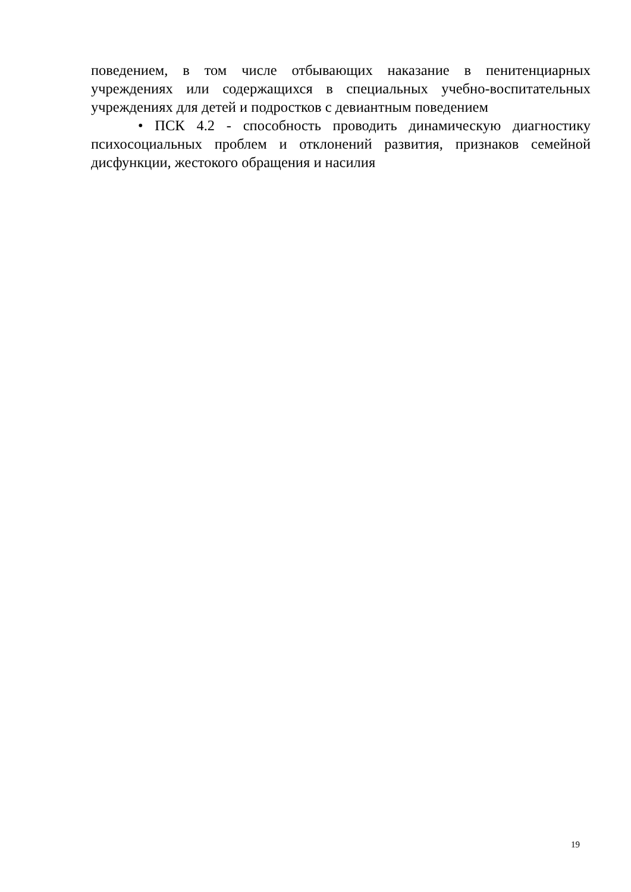поведением, в том числе отбывающих наказание в пенитенциарных учреждениях или содержащихся в специальных учебно-воспитательных учреждениях для детей и подростков с девиантным поведением
• ПСК 4.2 - способность проводить динамическую диагностику психосоциальных проблем и отклонений развития, признаков семейной дисфункции, жестокого обращения и насилия
19